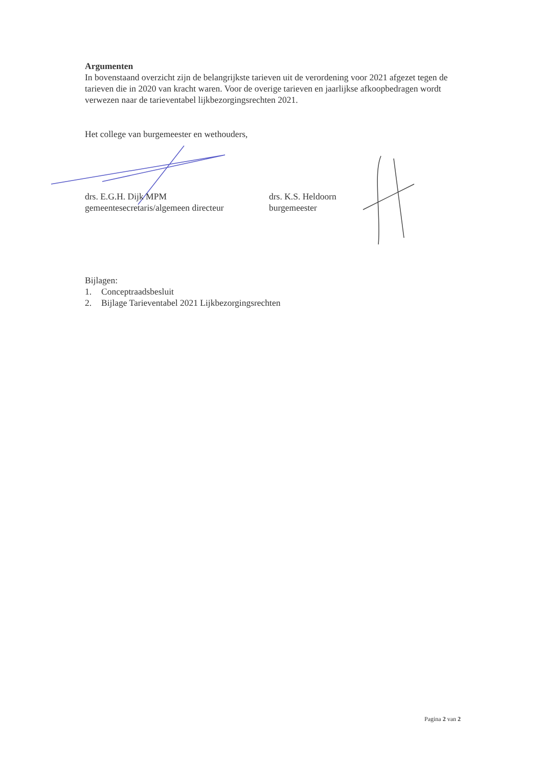Argumenten
In bovenstaand overzicht zijn de belangrijkste tarieven uit de verordening voor 2021 afgezet tegen de tarieven die in 2020 van kracht waren. Voor de overige tarieven en jaarlijkse afkoopbedragen wordt verwezen naar de tarieventabel lijkbezorgingsrechten 2021.
Het college van burgemeester en wethouders,
drs. E.G.H. Dijk MPM
gemeentesecretaris/algemeen directeur
drs. K.S. Heldoorn
burgemeester
Bijlagen:
1. Conceptraadsbesluit
2. Bijlage Tarieventabel 2021 Lijkbezorgingsrechten
Pagina 2 van 2